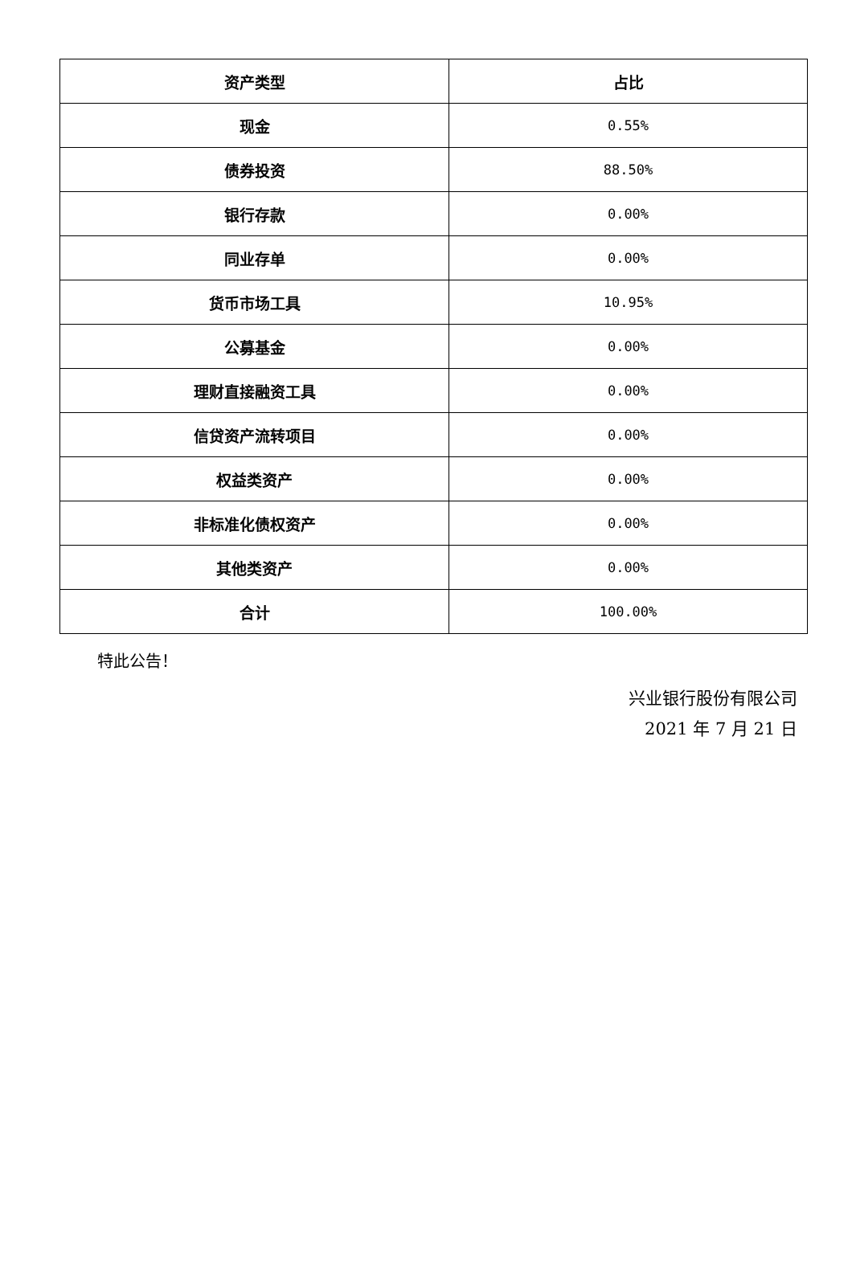| 资产类型 | 占比 |
| --- | --- |
| 现金 | 0.55% |
| 债券投资 | 88.50% |
| 银行存款 | 0.00% |
| 同业存单 | 0.00% |
| 货币市场工具 | 10.95% |
| 公募基金 | 0.00% |
| 理财直接融资工具 | 0.00% |
| 信贷资产流转项目 | 0.00% |
| 权益类资产 | 0.00% |
| 非标准化债权资产 | 0.00% |
| 其他类资产 | 0.00% |
| 合计 | 100.00% |
特此公告！
兴业银行股份有限公司
2021 年 7 月 21 日